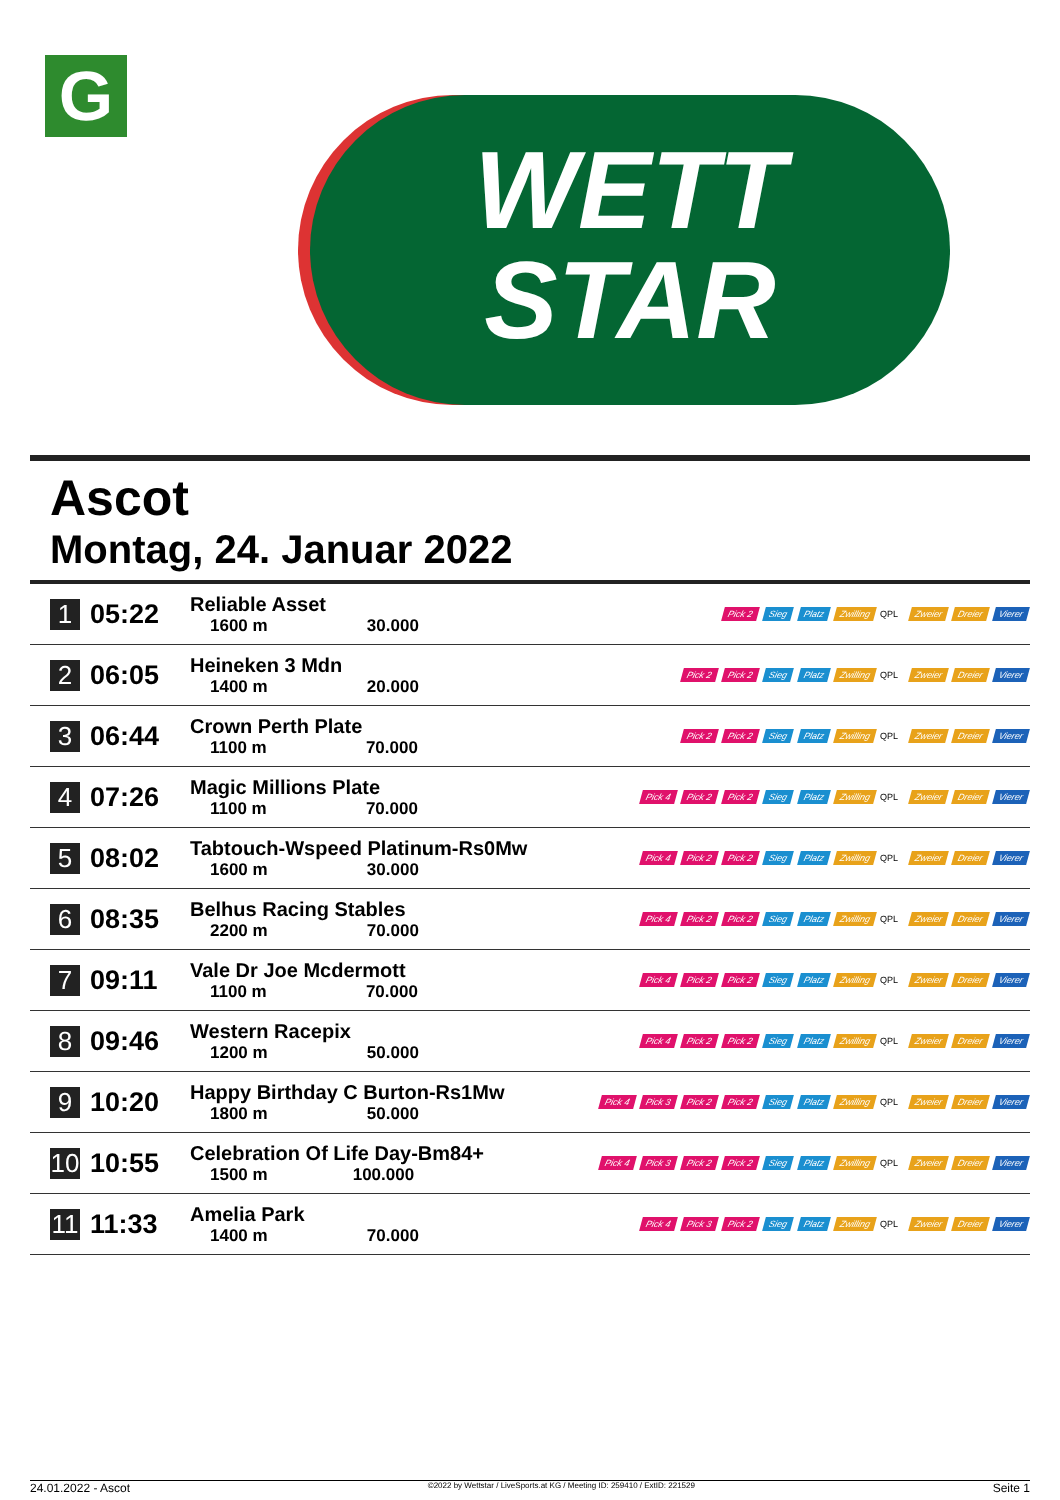G
WETT
STAR
Ascot
Montag, 24. Januar 2022
| 1 | 05:22 | Reliable Asset 1600 m 30.000 | Pick 2 Sieg Platz Zwilling QPL Zweier Dreier Vierer |
| 2 | 06:05 | Heineken 3 Mdn 1400 m 20.000 | Pick 2 Pick 2 Sieg Platz Zwilling QPL Zweier Dreier Vierer |
| 3 | 06:44 | Crown Perth Plate 1100 m 70.000 | Pick 2 Pick 2 Sieg Platz Zwilling QPL Zweier Dreier Vierer |
| 4 | 07:26 | Magic Millions Plate 1100 m 70.000 | Pick 4 Pick 2 Pick 2 Sieg Platz Zwilling QPL Zweier Dreier Vierer |
| 5 | 08:02 | Tabtouch-Wspeed Platinum-Rs0Mw 1600 m 30.000 | Pick 4 Pick 2 Pick 2 Sieg Platz Zwilling QPL Zweier Dreier Vierer |
| 6 | 08:35 | Belhus Racing Stables 2200 m 70.000 | Pick 4 Pick 2 Pick 2 Sieg Platz Zwilling QPL Zweier Dreier Vierer |
| 7 | 09:11 | Vale Dr Joe Mcdermott 1100 m 70.000 | Pick 4 Pick 2 Pick 2 Sieg Platz Zwilling QPL Zweier Dreier Vierer |
| 8 | 09:46 | Western Racepix 1200 m 50.000 | Pick 4 Pick 2 Pick 2 Sieg Platz Zwilling QPL Zweier Dreier Vierer |
| 9 | 10:20 | Happy Birthday C Burton-Rs1Mw 1800 m 50.000 | Pick 4 Pick 3 Pick 2 Pick 2 Sieg Platz Zwilling QPL Zweier Dreier Vierer |
| 10 | 10:55 | Celebration Of Life Day-Bm84+ 1500 m 100.000 | Pick 4 Pick 3 Pick 2 Pick 2 Sieg Platz Zwilling QPL Zweier Dreier Vierer |
| 11 | 11:33 | Amelia Park 1400 m 70.000 | Pick 4 Pick 3 Pick 2 Sieg Platz Zwilling QPL Zweier Dreier Vierer |
24.01.2022 - Ascot ©2022 by Wettstar / LiveSports.at KG / Meeting ID: 259410 / ExtID: 221529 Seite 1